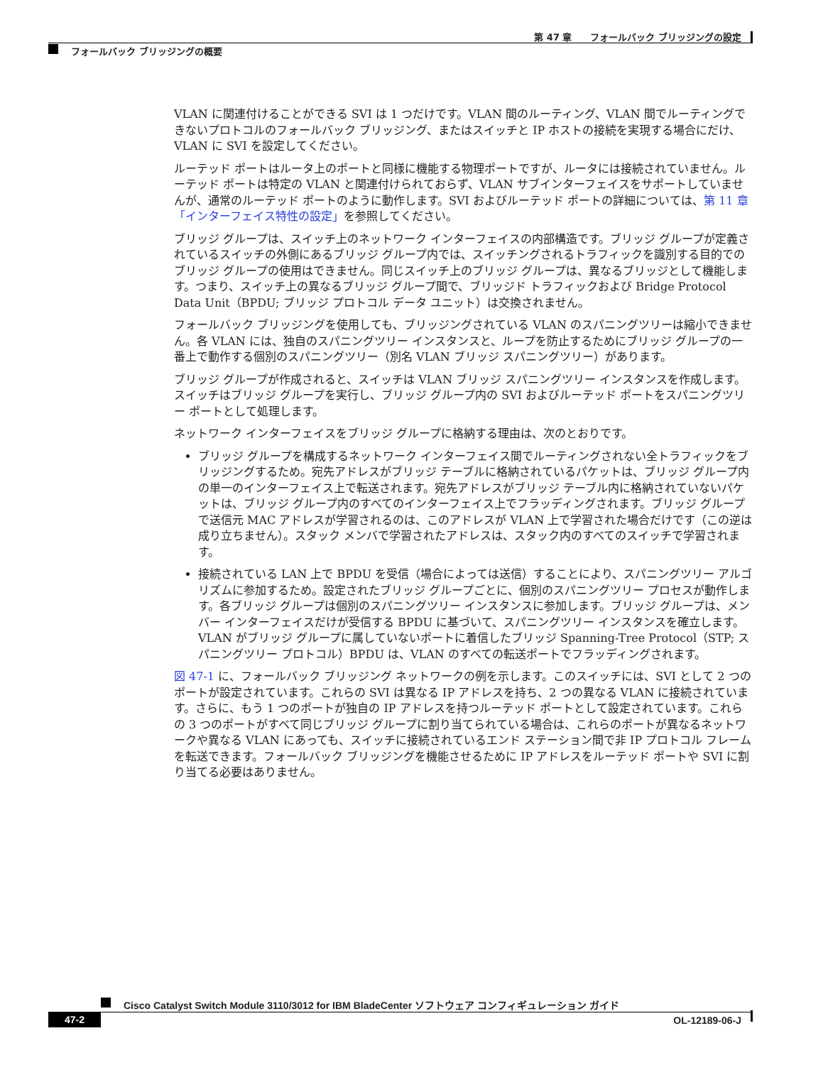第 47 章　　フォールバック ブリッジングの設定
フォールバック ブリッジングの概要
VLAN に関連付けることができる SVI は 1 つだけです。VLAN 間のルーティング、VLAN 間でルーティングできないプロトコルのフォールバック ブリッジング、またはスイッチと IP ホストの接続を実現する場合にだけ、VLAN に SVI を設定してください。
ルーテッド ポートはルータ上のポートと同様に機能する物理ポートですが、ルータには接続されていません。ルーテッド ポートは特定の VLAN と関連付けられておらず、VLAN サブインターフェイスをサポートしていませんが、通常のルーテッド ポートのように動作します。SVI およびルーテッド ポートの詳細については、第 11 章「インターフェイス特性の設定」を参照してください。
ブリッジ グループは、スイッチ上のネットワーク インターフェイスの内部構造です。ブリッジ グループが定義されているスイッチの外側にあるブリッジ グループ内では、スイッチングされるトラフィックを識別する目的でのブリッジ グループの使用はできません。同じスイッチ上のブリッジ グループは、異なるブリッジとして機能します。つまり、スイッチ上の異なるブリッジ グループ間で、ブリッジド トラフィックおよび Bridge Protocol Data Unit（BPDU; ブリッジ プロトコル データ ユニット）は交換されません。
フォールバック ブリッジングを使用しても、ブリッジングされている VLAN のスパニングツリーは縮小できません。各 VLAN には、独自のスパニングツリー インスタンスと、ループを防止するためにブリッジ グループの一番上で動作する個別のスパニングツリー（別名 VLAN ブリッジ スパニングツリー）があります。
ブリッジ グループが作成されると、スイッチは VLAN ブリッジ スパニングツリー インスタンスを作成します。スイッチはブリッジ グループを実行し、ブリッジ グループ内の SVI およびルーテッド ポートをスパニングツリー ポートとして処理します。
ネットワーク インターフェイスをブリッジ グループに格納する理由は、次のとおりです。
ブリッジ グループを構成するネットワーク インターフェイス間でルーティングされない全トラフィックをブリッジングするため。宛先アドレスがブリッジ テーブルに格納されているパケットは、ブリッジ グループ内の単一のインターフェイス上で転送されます。宛先アドレスがブリッジ テーブル内に格納されていないパケットは、ブリッジ グループ内のすべてのインターフェイス上でフラッディングされます。ブリッジ グループで送信元 MAC アドレスが学習されるのは、このアドレスが VLAN 上で学習された場合だけです（この逆は成り立ちません）。スタック メンバで学習されたアドレスは、スタック内のすべてのスイッチで学習されます。
接続されている LAN 上で BPDU を受信（場合によっては送信）することにより、スパニングツリー アルゴリズムに参加するため。設定されたブリッジ グループごとに、個別のスパニングツリー プロセスが動作します。各ブリッジ グループは個別のスパニングツリー インスタンスに参加します。ブリッジ グループは、メンバー インターフェイスだけが受信する BPDU に基づいて、スパニングツリー インスタンスを確立します。VLAN がブリッジ グループに属していないポートに着信したブリッジ Spanning-Tree Protocol（STP; スパニングツリー プロトコル）BPDU は、VLAN のすべての転送ポートでフラッディングされます。
図 47-1 に、フォールバック ブリッジング ネットワークの例を示します。このスイッチには、SVI として 2 つのポートが設定されています。これらの SVI は異なる IP アドレスを持ち、2 つの異なる VLAN に接続されています。さらに、もう 1 つのポートが独自の IP アドレスを持つルーテッド ポートとして設定されています。これらの 3 つのポートがすべて同じブリッジ グループに割り当てられている場合は、これらのポートが異なるネットワークや異なる VLAN にあっても、スイッチに接続されているエンド ステーション間で非 IP プロトコル フレームを転送できます。フォールバック ブリッジングを機能させるために IP アドレスをルーテッド ポートや SVI に割り当てる必要はありません。
Cisco Catalyst Switch Module 3110/3012 for IBM BladeCenter ソフトウェア コンフィギュレーション ガイド
47-2 OL-12189-06-J